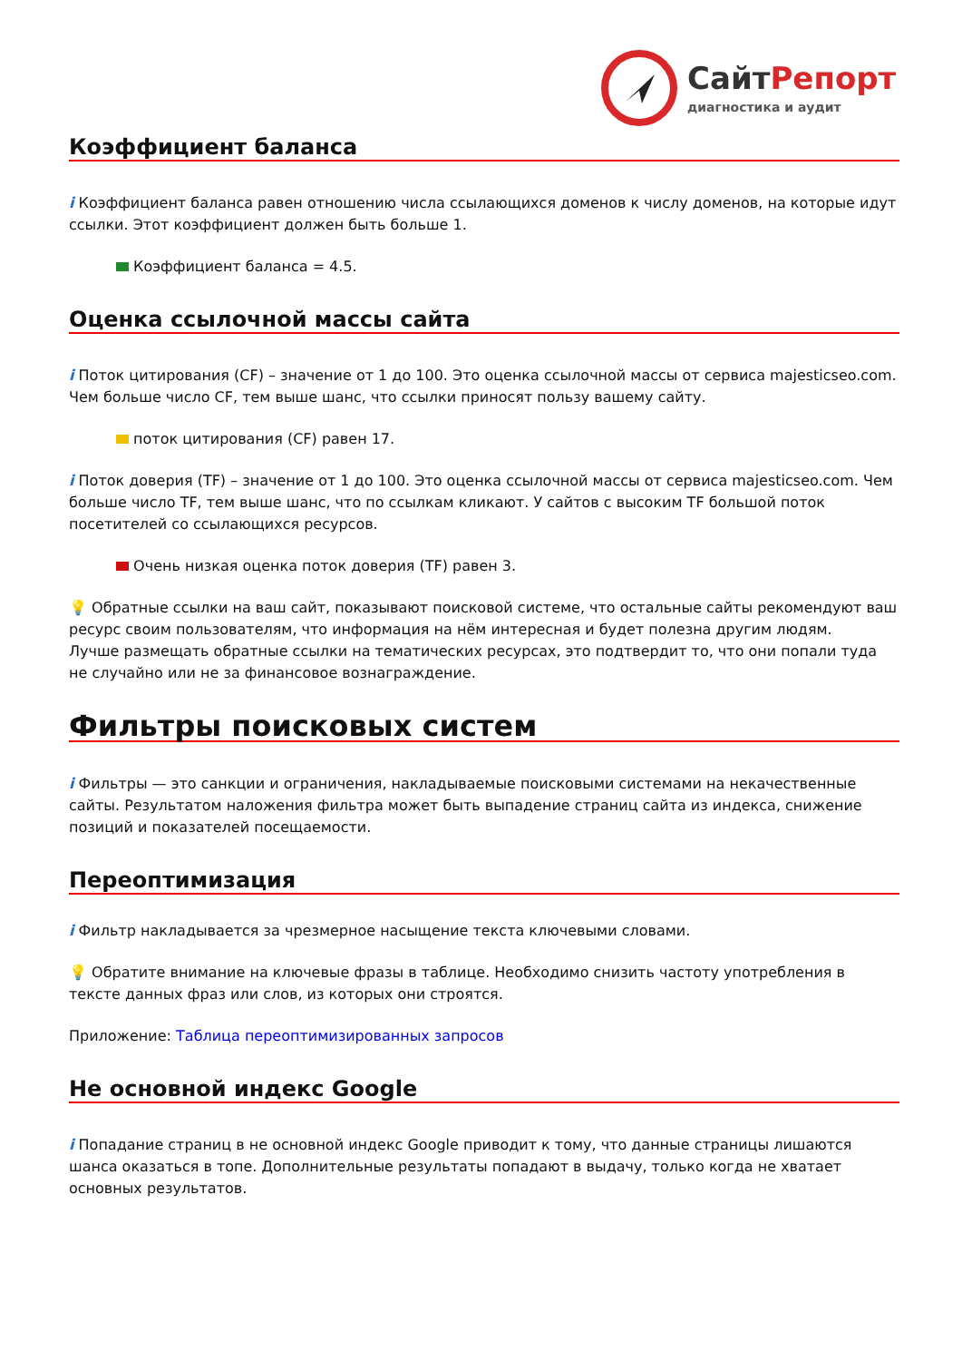Сайт Репорт
диагностика и аудит
Коэффициент баланса
i Коэффициент баланса равен отношению числа ссылающихся доменов к числу доменов, на которые идут ссылки. Этот коэффициент должен быть больше 1.
Коэффициент баланса = 4.5.
Оценка ссылочной массы сайта
i Поток цитирования (CF) – значение от 1 до 100. Это оценка ссылочной массы от сервиса majesticseo.com. Чем больше число CF, тем выше шанс, что ссылки приносят пользу вашему сайту.
поток цитирования (CF) равен 17.
i Поток доверия (TF) – значение от 1 до 100. Это оценка ссылочной массы от сервиса majesticseo.com. Чем больше число TF, тем выше шанс, что по ссылкам кликают. У сайтов с высоким TF большой поток посетителей со ссылающихся ресурсов.
Очень низкая оценка поток доверия (TF) равен 3.
💡 Обратные ссылки на ваш сайт, показывают поисковой системе, что остальные сайты рекомендуют ваш ресурс своим пользователям, что информация на нём интересная и будет полезна другим людям.
Лучше размещать обратные ссылки на тематических ресурсах, это подтвердит то, что они попали туда не случайно или не за финансовое вознаграждение.
Фильтры поисковых систем
i Фильтры — это санкции и ограничения, накладываемые поисковыми системами на некачественные сайты. Результатом наложения фильтра может быть выпадение страниц сайта из индекса, снижение позиций и показателей посещаемости.
Переоптимизация
i Фильтр накладывается за чрезмерное насыщение текста ключевыми словами.
💡 Обратите внимание на ключевые фразы в таблице. Необходимо снизить частоту употребления в тексте данных фраз или слов, из которых они строятся.
Приложение: Таблица переоптимизированных запросов
Не основной индекс Google
i Попадание страниц в не основной индекс Google приводит к тому, что данные страницы лишаются шанса оказаться в топе. Дополнительные результаты попадают в выдачу, только когда не хватает основных результатов.